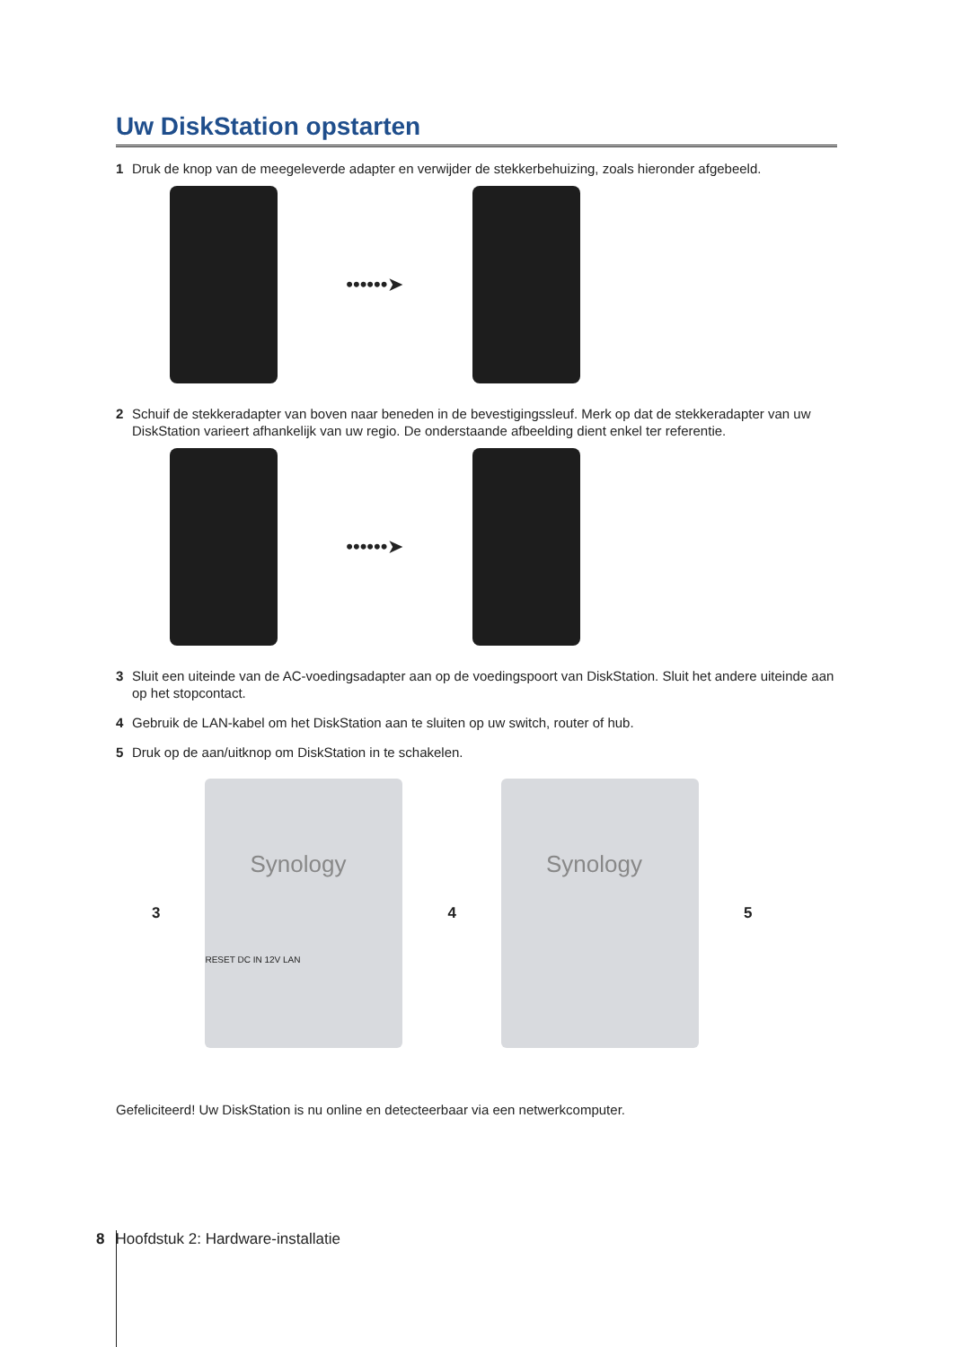Uw DiskStation opstarten
1 Druk de knop van de meegeleverde adapter en verwijder de stekkerbehuizing, zoals hieronder afgebeeld.
••••••➤
2 Schuif de stekkeradapter van boven naar beneden in de bevestigingssleuf. Merk op dat de stekkeradapter van uw DiskStation varieert afhankelijk van uw regio. De onderstaande afbeelding dient enkel ter referentie.
••••••➤
3 Sluit een uiteinde van de AC-voedingsadapter aan op de voedingspoort van DiskStation. Sluit het andere uiteinde aan op het stopcontact.
4 Gebruik de LAN-kabel om het DiskStation aan te sluiten op uw switch, router of hub.
5 Druk op de aan/uitknop om DiskStation in te schakelen.
3
Synology
RESET DC IN 12V LAN
4
Synology
5
Gefeliciteerd! Uw DiskStation is nu online en detecteerbaar via een netwerkcomputer.
8 Hoofdstuk 2: Hardware-installatie